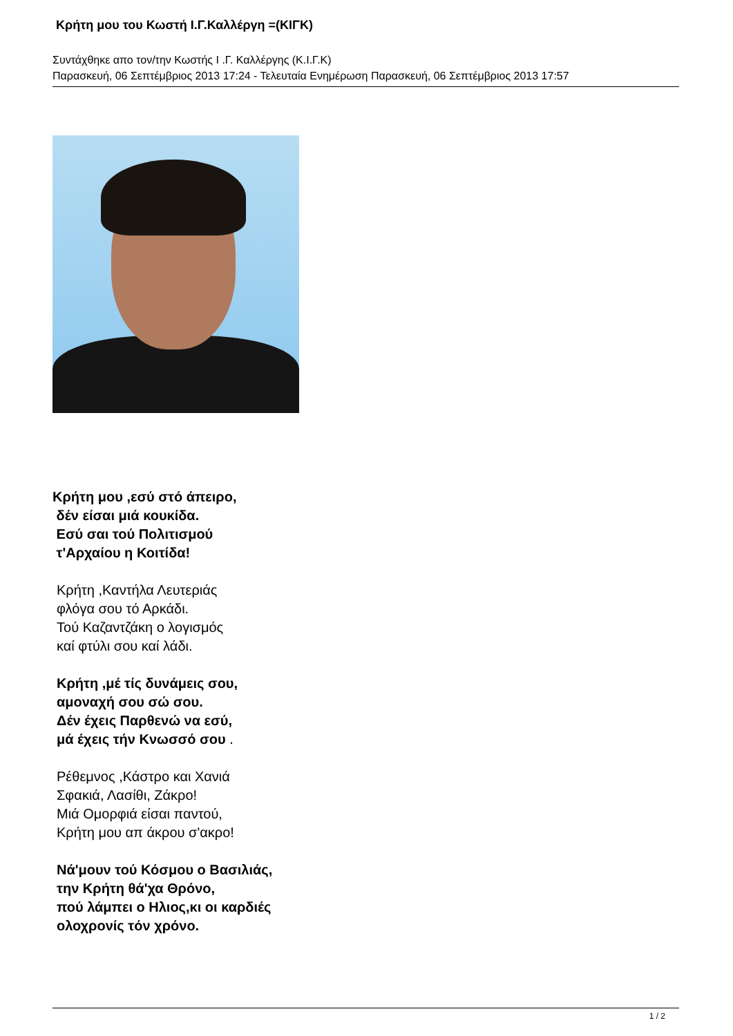Κρήτη μου του Κωστή Ι.Γ.Καλλέργη =(ΚΙΓΚ)
Συντάχθηκε απο τον/την Κωστής Ι .Γ. Καλλέργης (Κ.Ι.Γ.Κ)
Παρασκευή, 06 Σεπτέμβριος 2013 17:24 - Τελευταία Ενημέρωση Παρασκευή, 06 Σεπτέμβριος 2013 17:57
Κρήτη μου ,εσύ στό άπειρο,
δέν είσαι μιά κουκίδα.
Εσύ σαι τού Πολιτισμού
τ'Αρχαίου η Κοιτίδα!
Κρήτη ,Καντήλα Λευτεριάς
φλόγα σου τό Αρκάδι.
Τού Καζαντζάκη ο λογισμός
καί φτύλι σου καί λάδι.
Κρήτη ,μέ τίς δυνάμεις σου,
αμοναχή σου σώ σου.
Δέν έχεις Παρθενώ να εσύ,
μά έχεις τήν Κνωσσό σου .
Ρέθεμνος ,Κάστρο και Χανιά
Σφακιά, Λασίθι, Ζάκρο!
Μιά Ομορφιά είσαι παντού,
Κρήτη μου απ άκρου σ'ακρο!
Νά'μουν τού Κόσμου ο Βασιλιάς,
την Κρήτη θά'χα Θρόνο,
πού λάμπει ο Ηλιος,κι οι καρδιές
ολοχρονίς τόν χρόνο.
1 / 2